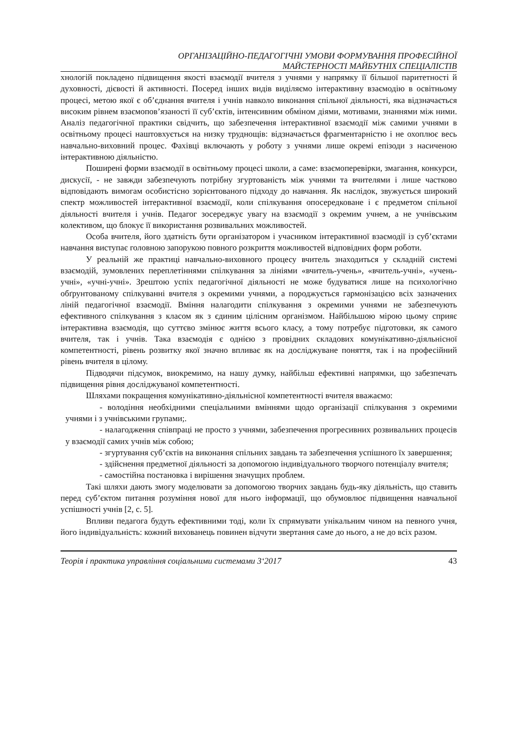ОРГАНІЗАЦІЙНО-ПЕДАГОГІЧНІ УМОВИ ФОРМУВАННЯ ПРОФЕСІЙНОЇ
МАЙСТЕРНОСТІ МАЙБУТНІХ СПЕЦІАЛІСТІВ
хнологій покладено підвищення якості взаємодії вчителя з учнями у напрямку її більшої паритетності й духовності, дієвості й активності. Посеред інших видів виділяємо інтерактивну взаємодію в освітньому процесі, метою якої є об’єднання вчителя і учнів навколо виконання спільної діяльності, яка відзначається високим рівнем взаємопов’язаності її суб’єктів, інтенсивним обміном діями, мотивами, знаннями між ними. Аналіз педагогічної практики свідчить, що забезпечення інтерактивної взаємодії між самими учнями в освітньому процесі наштовхується на низку труднощів: відзначається фрагментарністю і не охоплює весь навчально-виховний процес. Фахівці включають у роботу з учнями лише окремі епізоди з насиченою інтерактивною діяльністю.
Поширені форми взаємодії в освітньому процесі школи, а саме: взаємоперевірки, змагання, конкурси, дискусії, - не завжди забезпечують потрібну згуртованість між учнями та вчителями і лише частково відповідають вимогам особистісно зорієнтованого підходу до навчання. Як наслідок, звужується широкий спектр можливостей інтерактивної взаємодії, коли спілкування опосередковане і є предметом спільної діяльності вчителя і учнів. Педагог зосереджує увагу на взаємодії з окремим учнем, а не учнівським колективом, що блокує її використання розвивальних можливостей.
Особа вчителя, його здатність бути організатором і учасником інтерактивної взаємодії із суб’єктами навчання виступає головною запорукою повного розкриття можливостей відповідних форм роботи.
У реальній же практиці навчально-виховного процесу вчитель знаходиться у складній системі взаємодій, зумовлених переплетіннями спілкування за лініями «вчитель-учень», «вчитель-учні», «учень-учні», «учні-учні». Зрештою успіх педагогічної діяльності не може будуватися лише на психологічно обґрунтованому спілкуванні вчителя з окремими учнями, а породжується гармонізацією всіх зазначених ліній педагогічної взаємодії. Вміння налагодити спілкування з окремими учнями не забезпечують ефективного спілкування з класом як з єдиним цілісним організмом. Найбільшою мірою цьому сприяє інтерактивна взаємодія, що суттєво змінює життя всього класу, а тому потребує підготовки, як самого вчителя, так і учнів. Така взаємодія є однією з провідних складових комунікативно-діяльнісної компетентності, рівень розвитку якої значно впливає як на досліджуване поняття, так і на професійний рівень вчителя в цілому.
Підводячи підсумок, виокремимо, на нашу думку, найбільш ефективні напрямки, що забезпечать підвищення рівня досліджуваної компетентності.
Шляхами покращення комунікативно-діяльнісної компетентності вчителя вважаємо:
- володіння необхідними спеціальними вміннями щодо організації спілкування з окремими учнями і з учнівськими групами;.
- налагодження співпраці не просто з учнями, забезпечення прогресивних розвивальних процесів у взаємодії самих учнів між собою;
- згуртування суб’єктів на виконання спільних завдань та забезпечення успішного їх завершення;
- здійснення предметної діяльності за допомогою індивідуального творчого потенціалу вчителя;
- самостійна постановка і вирішення значущих проблем.
Такі шляхи дають змогу моделювати за допомогою творчих завдань будь-яку діяльність, що ставить перед суб’єктом питання розуміння нової для нього інформації, що обумовлює підвищення навчальної успішності учнів [2, с. 5].
Впливи педагога будуть ефективними тоді, коли їх спрямувати унікальним чином на певного учня, його індивідуальність: кожний вихованець повинен відчути звертання саме до нього, а не до всіх разом.
Теорія і практика управління соціальними системами 3‘2017 43